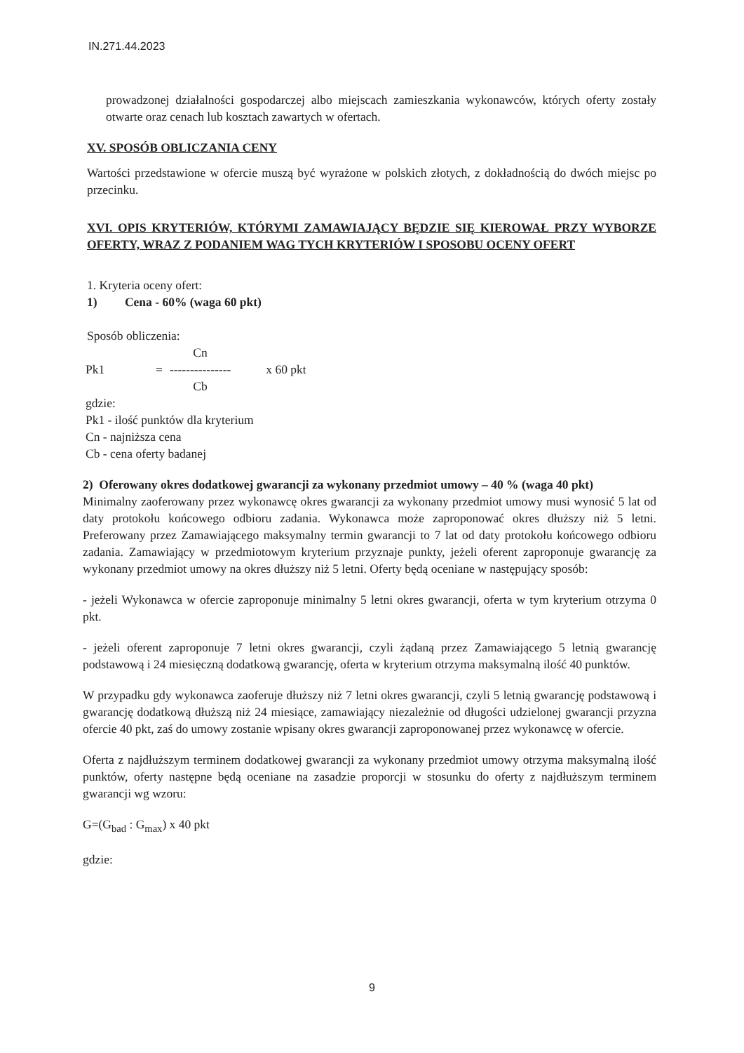IN.271.44.2023
prowadzonej działalności gospodarczej albo miejscach zamieszkania wykonawców, których oferty zostały otwarte oraz cenach lub kosztach zawartych w ofertach.
XV. SPOSÓB OBLICZANIA CENY
Wartości przedstawione w ofercie muszą być wyrażone w polskich złotych, z dokładnością do dwóch miejsc po przecinku.
XVI. OPIS KRYTERIÓW, KTÓRYMI ZAMAWIAJĄCY BĘDZIE SIĘ KIEROWAŁ PRZY WYBORZE OFERTY, WRAZ Z PODANIEM WAG TYCH KRYTERIÓW I SPOSOBU OCENY OFERT
1. Kryteria oceny ofert:
1) Cena - 60% (waga 60 pkt)
Sposób obliczenia:
| | | Cn | |
| Pk1 | = | --------------- | x 60 pkt |
| | | Cb | |
gdzie:
Pk1 - ilość punktów dla kryterium
Cn - najniższa cena
Cb - cena oferty badanej
2) Oferowany okres dodatkowej gwarancji za wykonany przedmiot umowy – 40 % (waga 40 pkt)
Minimalny zaoferowany przez wykonawcę okres gwarancji za wykonany przedmiot umowy musi wynosić 5 lat od daty protokołu końcowego odbioru zadania. Wykonawca może zaproponować okres dłuższy niż 5 letni. Preferowany przez Zamawiającego maksymalny termin gwarancji to 7 lat od daty protokołu końcowego odbioru zadania. Zamawiający w przedmiotowym kryterium przyznaje punkty, jeżeli oferent zaproponuje gwarancję za wykonany przedmiot umowy na okres dłuższy niż 5 letni. Oferty będą oceniane w następujący sposób:
- jeżeli Wykonawca w ofercie zaproponuje minimalny 5 letni okres gwarancji, oferta w tym kryterium otrzyma 0 pkt.
- jeżeli oferent zaproponuje 7 letni okres gwarancji, czyli żądaną przez Zamawiającego 5 letnią gwarancję podstawową i 24 miesięczną dodatkową gwarancję, oferta w kryterium otrzyma maksymalną ilość 40 punktów.
W przypadku gdy wykonawca zaoferuje dłuższy niż 7 letni okres gwarancji, czyli 5 letnią gwarancję podstawową i gwarancję dodatkową dłuższą niż 24 miesiące, zamawiający niezależnie od długości udzielonej gwarancji przyzna ofercie 40 pkt, zaś do umowy zostanie wpisany okres gwarancji zaproponowanej przez wykonawcę w ofercie.
Oferta z najdłuższym terminem dodatkowej gwarancji za wykonany przedmiot umowy otrzyma maksymalną ilość punktów, oferty następne będą oceniane na zasadzie proporcji w stosunku do oferty z najdłuższym terminem gwarancji wg wzoru:
G=(G<sub>bad</sub> : G<sub>max</sub>) x 40 pkt
gdzie:
9